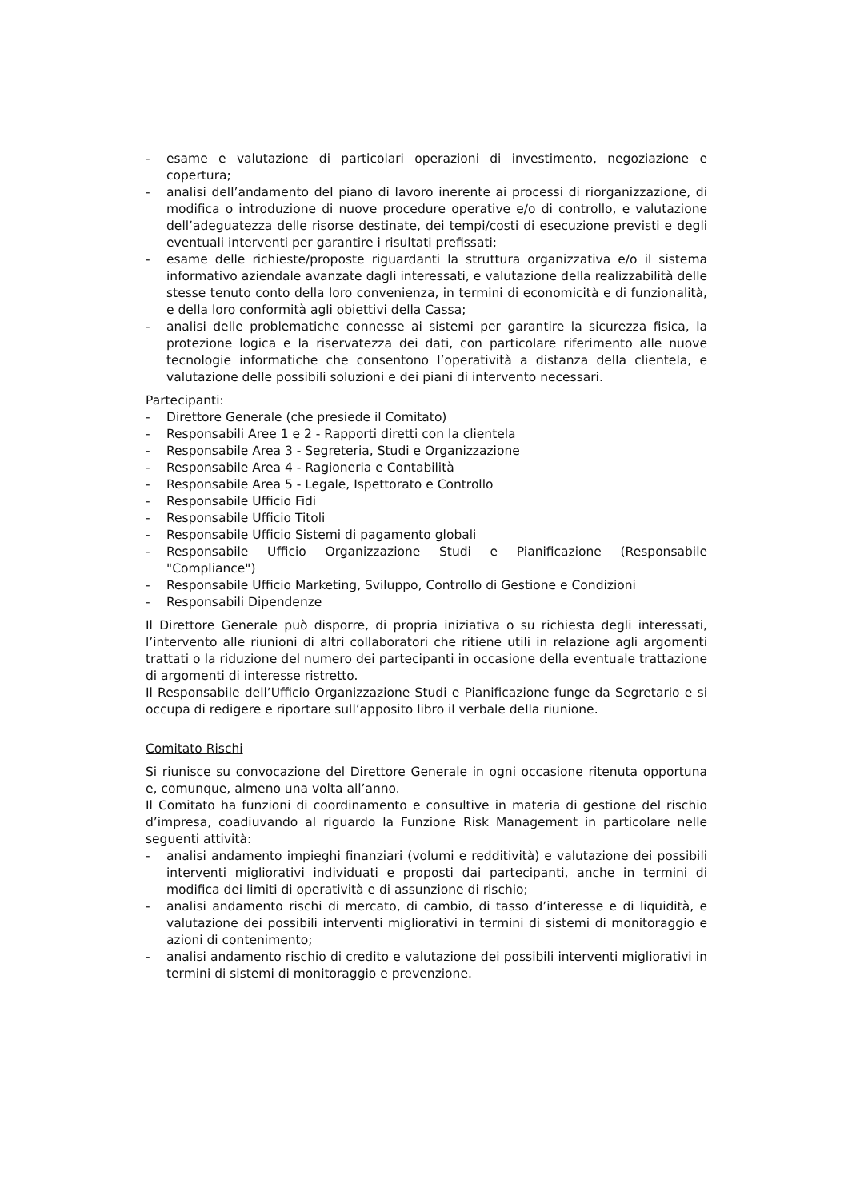- esame e valutazione di particolari operazioni di investimento, negoziazione e copertura;
- analisi dell’andamento del piano di lavoro inerente ai processi di riorganizzazione, di modifica o introduzione di nuove procedure operative e/o di controllo, e valutazione dell’adeguatezza delle risorse destinate, dei tempi/costi di esecuzione previsti e degli eventuali interventi per garantire i risultati prefissati;
- esame delle richieste/proposte riguardanti la struttura organizzativa e/o il sistema informativo aziendale avanzate dagli interessati, e valutazione della realizzabilità delle stesse tenuto conto della loro convenienza, in termini di economicità e di funzionalità, e della loro conformità agli obiettivi della Cassa;
- analisi delle problematiche connesse ai sistemi per garantire la sicurezza fisica, la protezione logica e la riservatezza dei dati, con particolare riferimento alle nuove tecnologie informatiche che consentono l’operatività a distanza della clientela, e valutazione delle possibili soluzioni e dei piani di intervento necessari.
Partecipanti:
- Direttore Generale (che presiede il Comitato)
- Responsabili Aree 1 e 2 - Rapporti diretti con la clientela
- Responsabile Area 3 - Segreteria, Studi e Organizzazione
- Responsabile Area 4 - Ragioneria e Contabilità
- Responsabile Area 5 - Legale, Ispettorato e Controllo
- Responsabile Ufficio Fidi
- Responsabile Ufficio Titoli
- Responsabile Ufficio Sistemi di pagamento globali
- Responsabile Ufficio Organizzazione Studi e Pianificazione (Responsabile "Compliance")
- Responsabile Ufficio Marketing, Sviluppo, Controllo di Gestione e Condizioni
- Responsabili Dipendenze
Il Direttore Generale può disporre, di propria iniziativa o su richiesta degli interessati, l’intervento alle riunioni di altri collaboratori che ritiene utili in relazione agli argomenti trattati o la riduzione del numero dei partecipanti in occasione della eventuale trattazione di argomenti di interesse ristretto.
Il Responsabile dell’Ufficio Organizzazione Studi e Pianificazione funge da Segretario e si occupa di redigere e riportare sull’apposito libro il verbale della riunione.
Comitato Rischi
Si riunisce su convocazione del Direttore Generale in ogni occasione ritenuta opportuna e, comunque, almeno una volta all’anno.
Il Comitato ha funzioni di coordinamento e consultive in materia di gestione del rischio d’impresa, coadiuvando al riguardo la Funzione Risk Management in particolare nelle seguenti attività:
- analisi andamento impieghi finanziari (volumi e redditività) e valutazione dei possibili interventi migliorativi individuati e proposti dai partecipanti, anche in termini di modifica dei limiti di operatività e di assunzione di rischio;
- analisi andamento rischi di mercato, di cambio, di tasso d’interesse e di liquidità, e valutazione dei possibili interventi migliorativi in termini di sistemi di monitoraggio e azioni di contenimento;
- analisi andamento rischio di credito e valutazione dei possibili interventi migliorativi in termini di sistemi di monitoraggio e prevenzione.